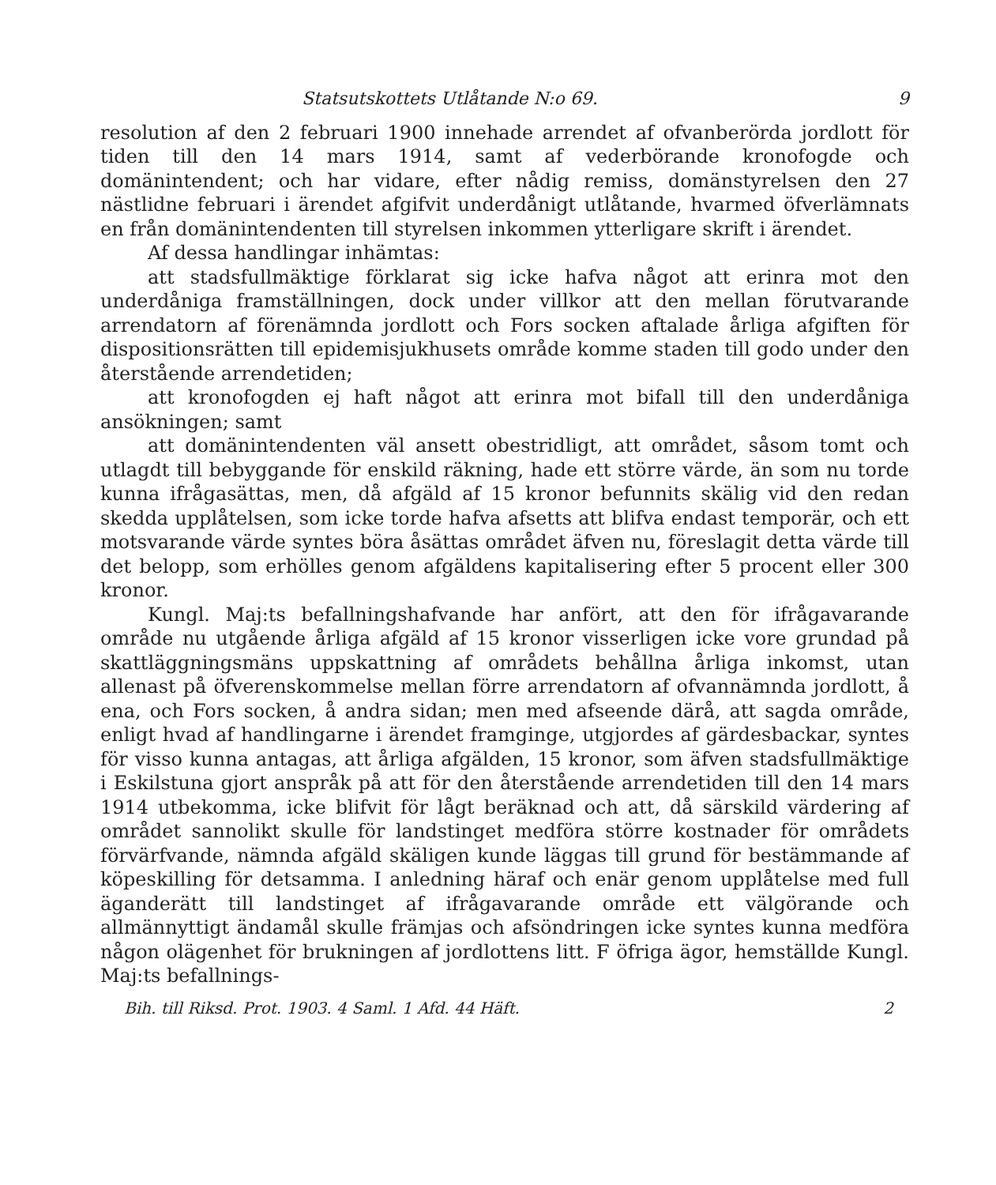Statsutskottets Utlåtande N:o 69. 9
resolution af den 2 februari 1900 innehade arrendet af ofvanberörda jordlott för tiden till den 14 mars 1914, samt af vederbörande kronofogde och domänintendent; och har vidare, efter nådig remiss, domänstyrelsen den 27 nästlidne februari i ärendet afgifvit underdånigt utlåtande, hvarmed öfverlämnats en från domänintendenten till styrelsen inkommen ytterligare skrift i ärendet.
Af dessa handlingar inhämtas:
att stadsfullmäktige förklarat sig icke hafva något att erinra mot den underdåniga framställningen, dock under villkor att den mellan förutvarande arrendatorn af förenämnda jordlott och Fors socken aftalade årliga afgiften för dispositionsrätten till epidemisjukhusets område komme staden till godo under den återstående arrendetiden;
att kronofogden ej haft något att erinra mot bifall till den underdåniga ansökningen; samt
att domänintendenten väl ansett obestridligt, att området, såsom tomt och utlagdt till bebyggande för enskild räkning, hade ett större värde, än som nu torde kunna ifrågasättas, men, då afgäld af 15 kronor befunnits skälig vid den redan skedda upplåtelsen, som icke torde hafva afsetts att blifva endast temporär, och ett motsvarande värde syntes böra åsättas området äfven nu, föreslagit detta värde till det belopp, som erhölles genom afgäldens kapitalisering efter 5 procent eller 300 kronor.
Kungl. Maj:ts befallningshafvande har anfört, att den för ifrågavarande område nu utgående årliga afgäld af 15 kronor visserligen icke vore grundad på skattläggningsmäns uppskattning af områdets behållna årliga inkomst, utan allenast på öfverenskommelse mellan förre arrendatorn af ofvannämnda jordlott, å ena, och Fors socken, å andra sidan; men med afseende därå, att sagda område, enligt hvad af handlingarne i ärendet framginge, utgjordes af gärdesbackar, syntes för visso kunna antagas, att årliga afgälden, 15 kronor, som äfven stadsfullmäktige i Eskilstuna gjort anspråk på att för den återstående arrendetiden till den 14 mars 1914 utbekomma, icke blifvit för lågt beräknad och att, då särskild värdering af området sannolikt skulle för landstinget medföra större kostnader för områdets förvärfvande, nämnda afgäld skäligen kunde läggas till grund för bestämmande af köpeskilling för detsamma. I anledning häraf och enär genom upplåtelse med full äganderätt till landstinget af ifrågavarande område ett välgörande och allmännyttigt ändamål skulle främjas och afsöndringen icke syntes kunna medföra någon olägenhet för brukningen af jordlottens litt. F öfriga ägor, hemställde Kungl. Maj:ts befallnings-
Bih. till Riksd. Prot. 1903. 4 Saml. 1 Afd. 44 Häft. 2